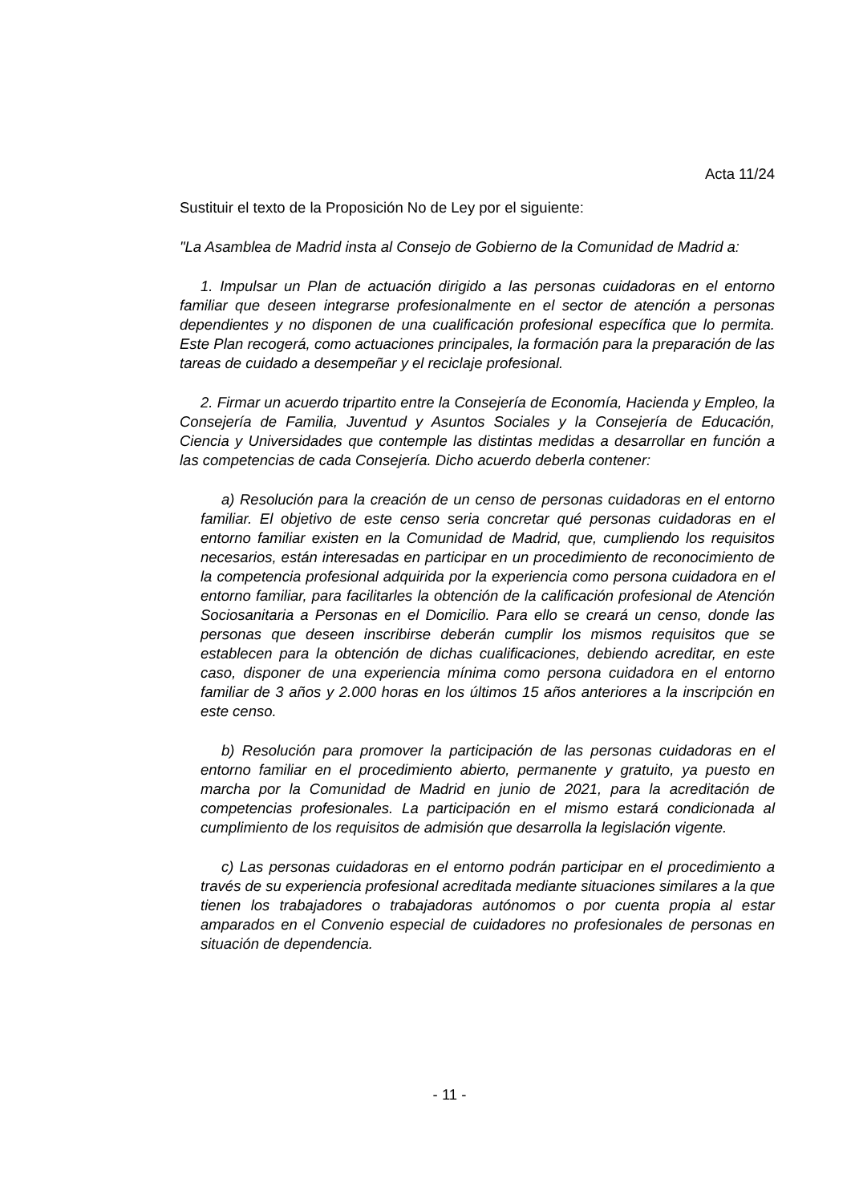Acta 11/24
Sustituir el texto de la Proposición No de Ley por el siguiente:
"La Asamblea de Madrid insta al Consejo de Gobierno de la Comunidad de Madrid a:
1. Impulsar un Plan de actuación dirigido a las personas cuidadoras en el entorno familiar que deseen integrarse profesionalmente en el sector de atención a personas dependientes y no disponen de una cualificación profesional específica que lo permita. Este Plan recogerá, como actuaciones principales, la formación para la preparación de las tareas de cuidado a desempeñar y el reciclaje profesional.
2. Firmar un acuerdo tripartito entre la Consejería de Economía, Hacienda y Empleo, la Consejería de Familia, Juventud y Asuntos Sociales y la Consejería de Educación, Ciencia y Universidades que contemple las distintas medidas a desarrollar en función a las competencias de cada Consejería. Dicho acuerdo deberla contener:
a) Resolución para la creación de un censo de personas cuidadoras en el entorno familiar. El objetivo de este censo seria concretar qué personas cuidadoras en el entorno familiar existen en la Comunidad de Madrid, que, cumpliendo los requisitos necesarios, están interesadas en participar en un procedimiento de reconocimiento de la competencia profesional adquirida por la experiencia como persona cuidadora en el entorno familiar, para facilitarles la obtención de la calificación profesional de Atención Sociosanitaria a Personas en el Domicilio. Para ello se creará un censo, donde las personas que deseen inscribirse deberán cumplir los mismos requisitos que se establecen para la obtención de dichas cualificaciones, debiendo acreditar, en este caso, disponer de una experiencia mínima como persona cuidadora en el entorno familiar de 3 años y 2.000 horas en los últimos 15 años anteriores a la inscripción en este censo.
b) Resolución para promover la participación de las personas cuidadoras en el entorno familiar en el procedimiento abierto, permanente y gratuito, ya puesto en marcha por la Comunidad de Madrid en junio de 2021, para la acreditación de competencias profesionales. La participación en el mismo estará condicionada al cumplimiento de los requisitos de admisión que desarrolla la legislación vigente.
c) Las personas cuidadoras en el entorno podrán participar en el procedimiento a través de su experiencia profesional acreditada mediante situaciones similares a la que tienen los trabajadores o trabajadoras autónomos o por cuenta propia al estar amparados en el Convenio especial de cuidadores no profesionales de personas en situación de dependencia.
- 11 -